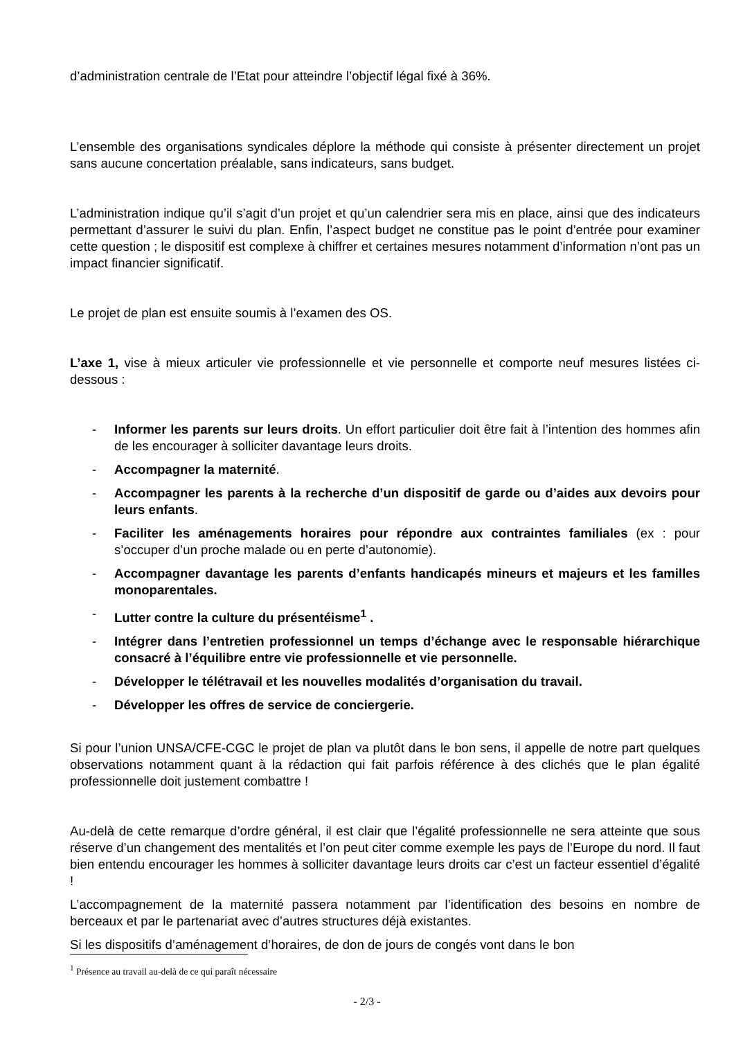d’administration centrale de l’Etat pour atteindre l’objectif légal fixé à 36%.
L’ensemble des organisations syndicales déplore la méthode qui consiste à présenter directement un projet sans aucune concertation préalable, sans indicateurs, sans budget.
L’administration indique qu’il s’agit d’un projet et qu’un calendrier sera mis en place, ainsi que des indicateurs permettant d’assurer le suivi du plan. Enfin, l’aspect budget ne constitue pas le point d’entrée pour examiner cette question ; le dispositif est complexe à chiffrer et certaines mesures notamment d’information n’ont pas un impact financier significatif.
Le projet de plan est ensuite soumis à l’examen des OS.
L’axe 1, vise à mieux articuler vie professionnelle et vie personnelle et comporte neuf mesures listées ci-dessous :
- Informer les parents sur leurs droits. Un effort particulier doit être fait à l’intention des hommes afin de les encourager à solliciter davantage leurs droits.
- Accompagner la maternité.
- Accompagner les parents à la recherche d’un dispositif de garde ou d’aides aux devoirs pour leurs enfants.
- Faciliter les aménagements horaires pour répondre aux contraintes familiales (ex : pour s’occuper d’un proche malade ou en perte d’autonomie).
- Accompagner davantage les parents d’enfants handicapés mineurs et majeurs et les familles monoparentales.
- Lutter contre la culture du présentéisme<sup>1</sup> .
- Intégrer dans l’entretien professionnel un temps d’échange avec le responsable hiérarchique consacré à l’équilibre entre vie professionnelle et vie personnelle.
- Développer le télétravail et les nouvelles modalités d’organisation du travail.
- Développer les offres de service de conciergerie.
Si pour l’union UNSA/CFE-CGC le projet de plan va plutôt dans le bon sens, il appelle de notre part quelques observations notamment quant à la rédaction qui fait parfois référence à des clichés que le plan égalité professionnelle doit justement combattre !
Au-delà de cette remarque d’ordre général, il est clair que l’égalité professionnelle ne sera atteinte que sous réserve d’un changement des mentalités et l’on peut citer comme exemple les pays de l’Europe du nord. Il faut bien entendu encourager les hommes à solliciter davantage leurs droits car c’est un facteur essentiel d’égalité !
L’accompagnement de la maternité passera notamment par l’identification des besoins en nombre de berceaux et par le partenariat avec d’autres structures déjà existantes.
Si les dispositifs d’aménagement d’horaires, de don de jours de congés vont dans le bon
<sup>1</sup> Présence au travail au-delà de ce qui paraît nécessaire
- 2/3 -